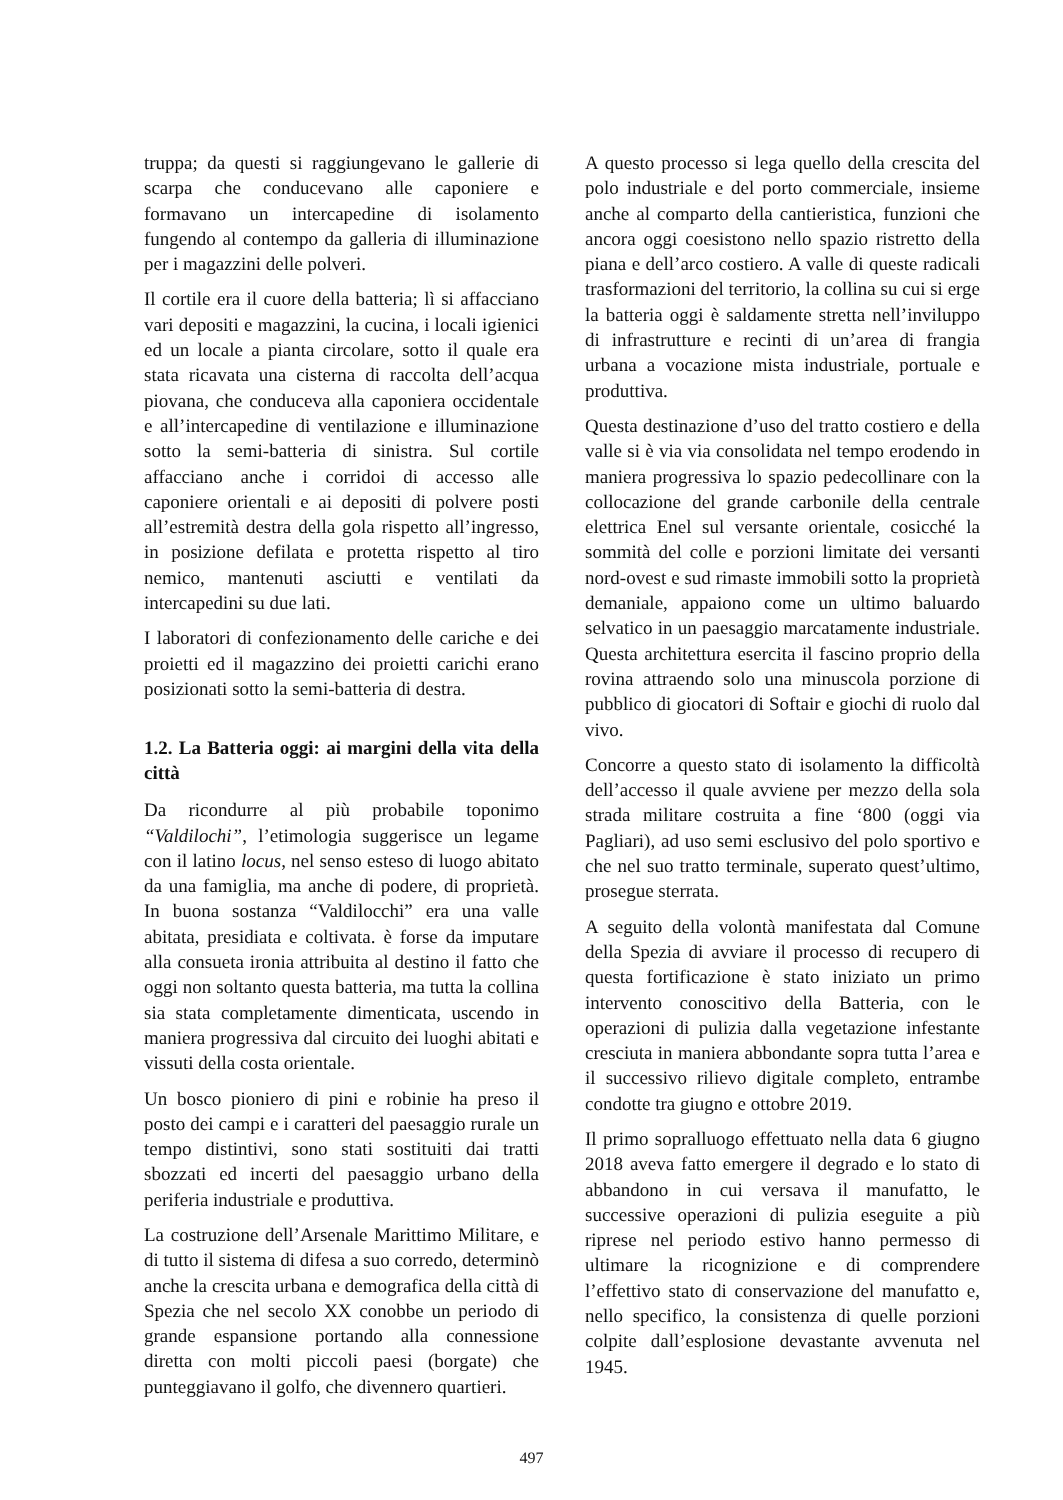truppa; da questi si raggiungevano le gallerie di scarpa che conducevano alle caponiere e formavano un intercapedine di isolamento fungendo al contempo da galleria di illuminazione per i magazzini delle polveri.
Il cortile era il cuore della batteria; lì si affacciano vari depositi e magazzini, la cucina, i locali igienici ed un locale a pianta circolare, sotto il quale era stata ricavata una cisterna di raccolta dell’acqua piovana, che conduceva alla caponiera occidentale e all’intercapedine di ventilazione e illuminazione sotto la semi-batteria di sinistra. Sul cortile affacciano anche i corridoi di accesso alle caponiere orientali e ai depositi di polvere posti all’estremità destra della gola rispetto all’ingresso, in posizione defilata e protetta rispetto al tiro nemico, mantenuti asciutti e ventilati da intercapedini su due lati.
I laboratori di confezionamento delle cariche e dei proietti ed il magazzino dei proietti carichi erano posizionati sotto la semi-batteria di destra.
1.2. La Batteria oggi: ai margini della vita della città
Da ricondurre al più probabile toponimo “Valdilochi”, l’etimologia suggerisce un legame con il latino locus, nel senso esteso di luogo abitato da una famiglia, ma anche di podere, di proprietà. In buona sostanza “Valdilocchi” era una valle abitata, presidiata e coltivata. è forse da imputare alla consueta ironia attribuita al destino il fatto che oggi non soltanto questa batteria, ma tutta la collina sia stata completamente dimenticata, uscendo in maniera progressiva dal circuito dei luoghi abitati e vissuti della costa orientale.
Un bosco pioniero di pini e robinie ha preso il posto dei campi e i caratteri del paesaggio rurale un tempo distintivi, sono stati sostituiti dai tratti sbozzati ed incerti del paesaggio urbano della periferia industriale e produttiva.
La costruzione dell’Arsenale Marittimo Militare, e di tutto il sistema di difesa a suo corredo, determinò anche la crescita urbana e demografica della città di Spezia che nel secolo XX conobbe un periodo di grande espansione portando alla connessione diretta con molti piccoli paesi (borgate) che punteggiavano il golfo, che divennero quartieri.
A questo processo si lega quello della crescita del polo industriale e del porto commerciale, insieme anche al comparto della cantieristica, funzioni che ancora oggi coesistono nello spazio ristretto della piana e dell’arco costiero. A valle di queste radicali trasformazioni del territorio, la collina su cui si erge la batteria oggi è saldamente stretta nell’inviluppo di infrastrutture e recinti di un’area di frangia urbana a vocazione mista industriale, portuale e produttiva.
Questa destinazione d’uso del tratto costiero e della valle si è via via consolidata nel tempo erodendo in maniera progressiva lo spazio pedecollinare con la collocazione del grande carbonile della centrale elettrica Enel sul versante orientale, cosicché la sommità del colle e porzioni limitate dei versanti nord-ovest e sud rimaste immobili sotto la proprietà demaniale, appaiono come un ultimo baluardo selvatico in un paesaggio marcatamente industriale. Questa architettura esercita il fascino proprio della rovina attraendo solo una minuscola porzione di pubblico di giocatori di Softair e giochi di ruolo dal vivo.
Concorre a questo stato di isolamento la difficoltà dell’accesso il quale avviene per mezzo della sola strada militare costruita a fine ‘800 (oggi via Pagliari), ad uso semi esclusivo del polo sportivo e che nel suo tratto terminale, superato quest’ultimo, prosegue sterrata.
A seguito della volontà manifestata dal Comune della Spezia di avviare il processo di recupero di questa fortificazione è stato iniziato un primo intervento conoscitivo della Batteria, con le operazioni di pulizia dalla vegetazione infestante cresciuta in maniera abbondante sopra tutta l’area e il successivo rilievo digitale completo, entrambe condotte tra giugno e ottobre 2019.
Il primo sopralluogo effettuato nella data 6 giugno 2018 aveva fatto emergere il degrado e lo stato di abbandono in cui versava il manufatto, le successive operazioni di pulizia eseguite a più riprese nel periodo estivo hanno permesso di ultimare la ricognizione e di comprendere l’effettivo stato di conservazione del manufatto e, nello specifico, la consistenza di quelle porzioni colpite dall’esplosione devastante avvenuta nel 1945.
497